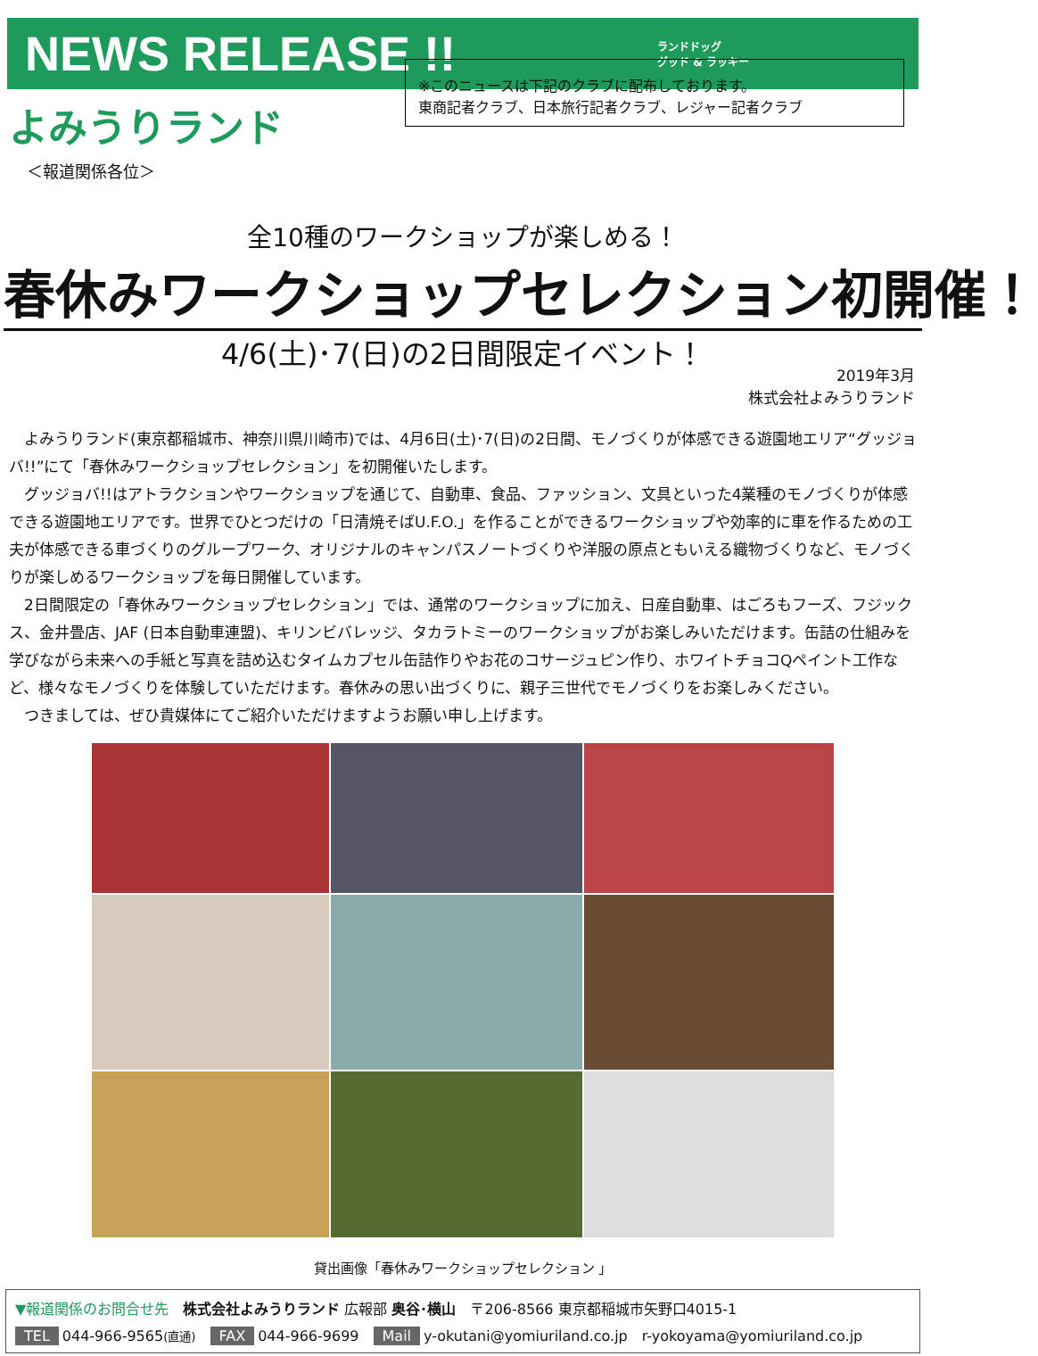NEWS RELEASE !!
ランドドッグ
グッド & ラッキー
よみうりランド
＜報道関係各位＞
※このニュースは下記のクラブに配布しております。
東商記者クラブ、日本旅行記者クラブ、レジャー記者クラブ
全10種のワークショップが楽しめる！
春休みワークショップセレクション初開催！
4/6(土)･7(日)の2日間限定イベント！
2019年3月
株式会社よみうりランド
　よみうりランド(東京都稲城市、神奈川県川崎市)では、4月6日(土)･7(日)の2日間、モノづくりが体感できる遊園地エリア“グッジョバ!!”にて「春休みワークショップセレクション」を初開催いたします。
　グッジョバ!!はアトラクションやワークショップを通じて、自動車、食品、ファッション、文具といった4業種のモノづくりが体感できる遊園地エリアです。世界でひとつだけの「日清焼そばU.F.O.」を作ることができるワークショップや効率的に車を作るための工夫が体感できる車づくりのグループワーク、オリジナルのキャンパスノートづくりや洋服の原点ともいえる織物づくりなど、モノづくりが楽しめるワークショップを毎日開催しています。
　2日間限定の「春休みワークショップセレクション」では、通常のワークショップに加え、日産自動車、はごろもフーズ、フジックス、金井畳店、JAF (日本自動車連盟)、キリンビバレッジ、タカラトミーのワークショップがお楽しみいただけます。缶詰の仕組みを学びながら未来への手紙と写真を詰め込むタイムカプセル缶詰作りやお花のコサージュピン作り、ホワイトチョコQペイント工作など、様々なモノづくりを体験していただけます。春休みの思い出づくりに、親子三世代でモノづくりをお楽しみください。
　つきましては、ぜひ貴媒体にてご紹介いただけますようお願い申し上げます。
貸出画像「春休みワークショップセレクション 」
▼報道関係のお問合せ先　株式会社よみうりランド 広報部 奥谷･横山　〒206-8566 東京都稲城市矢野口4015-1
TEL 044-966-9565(直通)　FAX 044-966-9699　Mail y-okutani@yomiuriland.co.jp　r-yokoyama@yomiuriland.co.jp